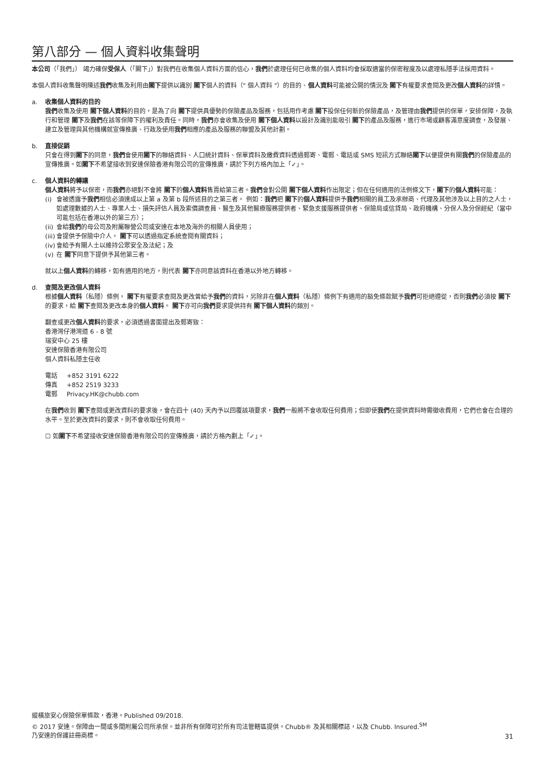第八部分 — 個人資料收集聲明
本公司（「我們」） 竭力確保受保人（「閣下」）對我們在收集個人資料方面的信心，我們於處理任何已收集的個人資料均會採取適當的保密程度及以處理私隱手法採用資料。
本個人資料收集聲明陳述我們收集及利用由閣下提供以識別 閣下個人的資料（" 個人資料 "）的目的、個人資料可能被公開的情況及 閣下有權要求查閱及更改個人資料的詳情。
a. 收集個人資料的目的
我們收集及使用 閣下個人資料的目的，是為了向 閣下提供具優勢的保險產品及服務，包括用作考慮 閣下投保任何新的保險產品，及管理由我們提供的保單，安排保障，及執行和管理 閣下及我們在該等保障下的權利及責任。同時，我們亦會收集及使用 閣下個人資料以設計及識別能吸引 閣下的產品及服務，進行市場或顧客滿意度調查，及發展、建立及管理與其他機構就宣傳推廣、行政及使用我們相應的產品及服務的聯盟及其他計劃。
b. 直接促銷
只會在得到閣下的同意，我們會使用閣下的聯絡資料、人口統計資料、保單資料及繳費資料透過郵寄、電郵、電話或 SMS 短訊方式聯絡閣下以便提供有關我們的保險產品的宣傳推廣。如閣下不希望接收到安達保險香港有限公司的宣傳推廣，請於下列方格內加上「✓」。
c. 個人資料的轉讓
個人資料將予以保密，而我們亦絕對不會將 閣下的個人資料售賣給第三者。我們會對公開 閣下個人資料作出限定；但在任何適用的法例條文下，閣下的個人資料可能：
(i) 會被透露予我們相信必須達成以上第 a 及第 b 段所述目的之第三者。 例如：我們把 閣下的個人資料提供予我們相關的員工及承辦商、代理及其他涉及以上目的之人士，如處理數據的人士、專業人士、損失評估人員及索償調查員、醫生及其他醫療服務提供者、緊急支援服務提供者、保險局或信貸局、政府機構、分保人及分保經紀（當中可能包括在香港以外的第三方）；
(ii) 會給我們的母公司及附屬聯營公司或安達在本地及海外的相關人員使用；
(iii) 會提供予保險中介人， 閣下可以透過指定系統查閱有關資料；
(iv) 會給予有關人士以維持公眾安全及法紀；及
(v) 在 閣下同意下提供予其他第三者。
就以上個人資料的轉移，如有適用的地方，則代表 閣下亦同意該資料在香港以外地方轉移。
d. 查閱及更改個人資料
根據個人資料（私隱）條例， 閣下有權要求查閱及更改曾給予我們的資料，另除非在個人資料（私隱）條例下有適用的豁免條款賦予我們可拒絕遵從，否則我們必須按 閣下的要求，給 閣下查閱及更改本身的個人資料。 閣下亦可向我們要求提供持有 閣下個人資料的類別。
翻查或更改個人資料的要求，必須透過書面提出及郵寄致：
香港灣仔港灣道 6 - 8 號
瑞安中心 25 樓
安達保險香港有限公司
個人資料私隱主任收
| 電話 | +852 3191 6222 |
| 傳真 | +852 2519 3233 |
| 電郵 | Privacy.HK@chubb.com |
在我們收到 閣下查閱或更改資料的要求後，會在四十 (40) 天內予以回覆該項要求，我們一般將不會收取任何費用；但即使我們在提供資料時需徵收費用，它們也會在合理的水平。至於更改資料的要求，則不會收取任何費用。
☐ 如閣下不希望接收安達保險香港有限公司的宣傳推廣，請於方格內劃上「✓」。
縱橫旅安心保險保單條款，香港。Published 09/2018.
© 2017 安達。保障由一間或多間附屬公司所承保。並非所有保障可於所有司法管轄區提供。Chubb® 及其相關標誌，以及 Chubb. Insured.<sup>SM</sup>
乃安達的保護註冊商標。
31